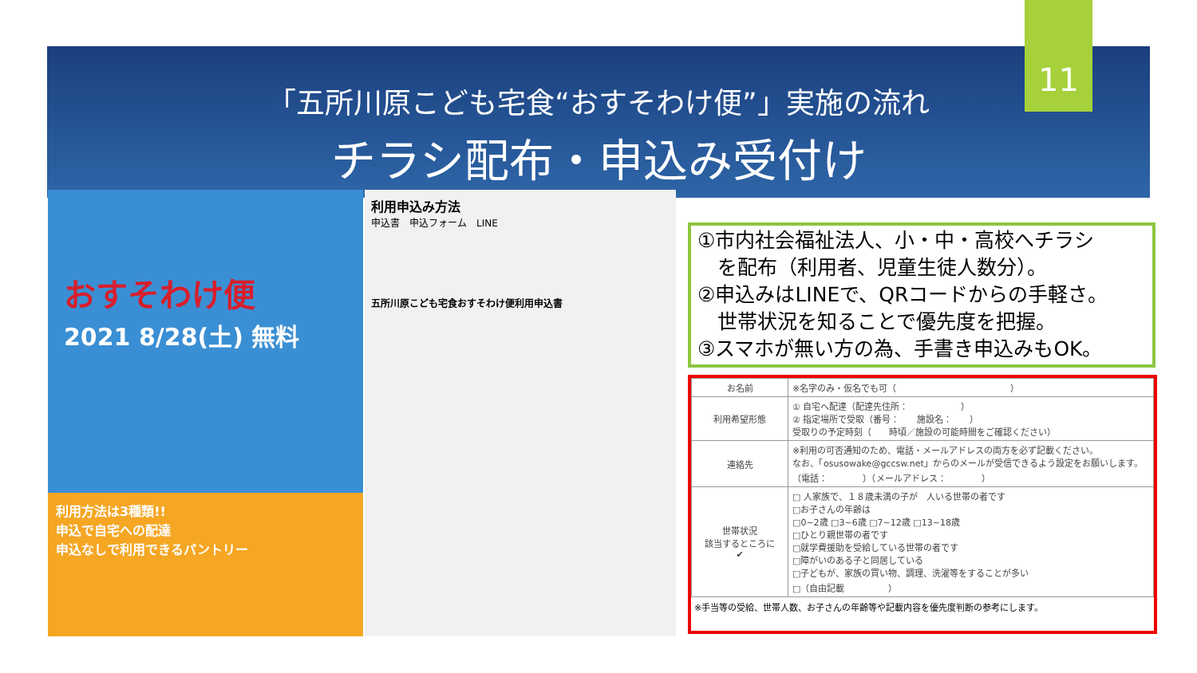11
「五所川原こども宅食“おすそわけ便”」実施の流れ
チラシ配布・申込み受付け
おすそわけ便
2021 8/28(土) 無料
利用方法は3種類!!
申込で自宅への配達
申込なしで利用できるパントリー
利用申込み方法
申込書　申込フォーム　LINE
五所川原こども宅食おすそわけ便利用申込書
①市内社会福祉法人、小・中・高校へチラシ
　を配布（利用者、児童生徒人数分）。
②申込みはLINEで、QRコードからの手軽さ。
　世帯状況を知ることで優先度を把握。
③スマホが無い方の為、手書き申込みもOK。
| お名前 | ※名字のみ・仮名でも可（ ） |
| 利用希望形態 | ① 自宅へ配達（配達先住所： ） ② 指定場所で受取（番号： 施設名： ） 受取りの予定時刻（ 時頃／施設の可能時間をご確認ください） |
| 連絡先 | ※利用の可否通知のため、電話・メールアドレスの両方を必ず記載ください。 なお、「osusowake@gccsw.net」からのメールが受信できるよう設定をお願いします。 （電話： ）（メールアドレス： ） |
| 世帯状況 該当するところに ✔ | □ 人家族で、１８歳未満の子が 人いる世帯の者です □お子さんの年齢は □0~2歳 □3~6歳 □7~12歳 □13~18歳 □ひとり親世帯の者です □就学費援助を受給している世帯の者です □障がいのある子と同居している □子どもが、家族の買い物、調理、洗濯等をすることが多い □（自由記載 ） |
※手当等の受給、世帯人数、お子さんの年齢等や記載内容を優先度判断の参考にします。